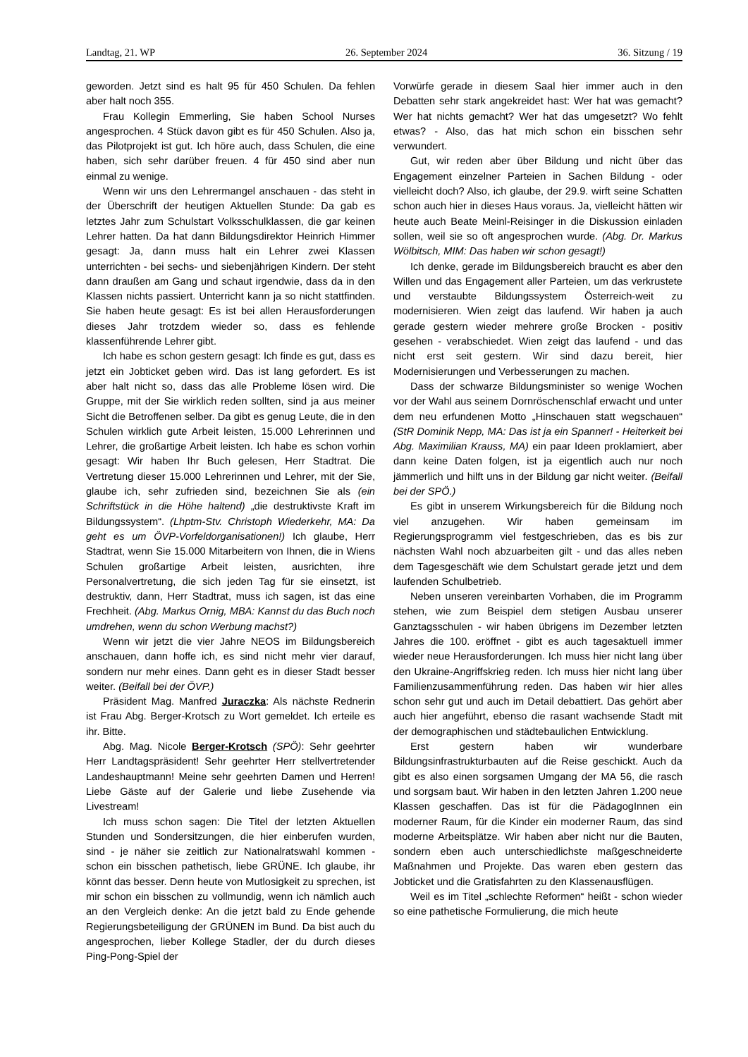Landtag, 21. WP 26. September 2024 36. Sitzung / 19
geworden. Jetzt sind es halt 95 für 450 Schulen. Da fehlen aber halt noch 355.
Frau Kollegin Emmerling, Sie haben School Nurses angesprochen. 4 Stück davon gibt es für 450 Schulen. Also ja, das Pilotprojekt ist gut. Ich höre auch, dass Schulen, die eine haben, sich sehr darüber freuen. 4 für 450 sind aber nun einmal zu wenige.
Wenn wir uns den Lehrermangel anschauen - das steht in der Überschrift der heutigen Aktuellen Stunde: Da gab es letztes Jahr zum Schulstart Volksschulklassen, die gar keinen Lehrer hatten. Da hat dann Bildungsdirektor Heinrich Himmer gesagt: Ja, dann muss halt ein Lehrer zwei Klassen unterrichten - bei sechs- und siebenjährigen Kindern. Der steht dann draußen am Gang und schaut irgendwie, dass da in den Klassen nichts passiert. Unterricht kann ja so nicht stattfinden. Sie haben heute gesagt: Es ist bei allen Herausforderungen dieses Jahr trotzdem wieder so, dass es fehlende klassenführende Lehrer gibt.
Ich habe es schon gestern gesagt: Ich finde es gut, dass es jetzt ein Jobticket geben wird. Das ist lang gefordert. Es ist aber halt nicht so, dass das alle Probleme lösen wird. Die Gruppe, mit der Sie wirklich reden sollten, sind ja aus meiner Sicht die Betroffenen selber. Da gibt es genug Leute, die in den Schulen wirklich gute Arbeit leisten, 15.000 Lehrerinnen und Lehrer, die großartige Arbeit leisten. Ich habe es schon vorhin gesagt: Wir haben Ihr Buch gelesen, Herr Stadtrat. Die Vertretung dieser 15.000 Lehrerinnen und Lehrer, mit der Sie, glaube ich, sehr zufrieden sind, bezeichnen Sie als (ein Schriftstück in die Höhe haltend) „die destruktivste Kraft im Bildungssystem“. (Lhptm-Stv. Christoph Wiederkehr, MA: Da geht es um ÖVP-Vorfeldorganisationen!) Ich glaube, Herr Stadtrat, wenn Sie 15.000 Mitarbeitern von Ihnen, die in Wiens Schulen großartige Arbeit leisten, ausrichten, ihre Personalvertretung, die sich jeden Tag für sie einsetzt, ist destruktiv, dann, Herr Stadtrat, muss ich sagen, ist das eine Frechheit. (Abg. Markus Ornig, MBA: Kannst du das Buch noch umdrehen, wenn du schon Werbung machst?)
Wenn wir jetzt die vier Jahre NEOS im Bildungsbereich anschauen, dann hoffe ich, es sind nicht mehr vier darauf, sondern nur mehr eines. Dann geht es in dieser Stadt besser weiter. (Beifall bei der ÖVP.)
Präsident Mag. Manfred Juraczka: Als nächste Rednerin ist Frau Abg. Berger-Krotsch zu Wort gemeldet. Ich erteile es ihr. Bitte.
Abg. Mag. Nicole Berger-Krotsch (SPÖ): Sehr geehrter Herr Landtagspräsident! Sehr geehrter Herr stellvertretender Landeshauptmann! Meine sehr geehrten Damen und Herren! Liebe Gäste auf der Galerie und liebe Zusehende via Livestream!
Ich muss schon sagen: Die Titel der letzten Aktuellen Stunden und Sondersitzungen, die hier einberufen wurden, sind - je näher sie zeitlich zur Nationalratswahl kommen - schon ein bisschen pathetisch, liebe GRÜNE. Ich glaube, ihr könnt das besser. Denn heute von Mutlosigkeit zu sprechen, ist mir schon ein bisschen zu vollmundig, wenn ich nämlich auch an den Vergleich denke: An die jetzt bald zu Ende gehende Regierungsbeteiligung der GRÜNEN im Bund. Da bist auch du angesprochen, lieber Kollege Stadler, der du durch dieses Ping-Pong-Spiel der
Vorwürfe gerade in diesem Saal hier immer auch in den Debatten sehr stark angekreidet hast: Wer hat was gemacht? Wer hat nichts gemacht? Wer hat das umgesetzt? Wo fehlt etwas? - Also, das hat mich schon ein bisschen sehr verwundert.
Gut, wir reden aber über Bildung und nicht über das Engagement einzelner Parteien in Sachen Bildung - oder vielleicht doch? Also, ich glaube, der 29.9. wirft seine Schatten schon auch hier in dieses Haus voraus. Ja, vielleicht hätten wir heute auch Beate Meinl-Reisinger in die Diskussion einladen sollen, weil sie so oft angesprochen wurde. (Abg. Dr. Markus Wölbitsch, MIM: Das haben wir schon gesagt!)
Ich denke, gerade im Bildungsbereich braucht es aber den Willen und das Engagement aller Parteien, um das verkrustete und verstaubte Bildungssystem Österreich-weit zu modernisieren. Wien zeigt das laufend. Wir haben ja auch gerade gestern wieder mehrere große Brocken - positiv gesehen - verabschiedet. Wien zeigt das laufend - und das nicht erst seit gestern. Wir sind dazu bereit, hier Modernisierungen und Verbesserungen zu machen.
Dass der schwarze Bildungsminister so wenige Wochen vor der Wahl aus seinem Dornröschenschlaf erwacht und unter dem neu erfundenen Motto „Hinschauen statt wegschauen“ (StR Dominik Nepp, MA: Das ist ja ein Spanner! - Heiterkeit bei Abg. Maximilian Krauss, MA) ein paar Ideen proklamiert, aber dann keine Daten folgen, ist ja eigentlich auch nur noch jämmerlich und hilft uns in der Bildung gar nicht weiter. (Beifall bei der SPÖ.)
Es gibt in unserem Wirkungsbereich für die Bildung noch viel anzugehen. Wir haben gemeinsam im Regierungsprogramm viel festgeschrieben, das es bis zur nächsten Wahl noch abzuarbeiten gilt - und das alles neben dem Tagesgeschäft wie dem Schulstart gerade jetzt und dem laufenden Schulbetrieb.
Neben unseren vereinbarten Vorhaben, die im Programm stehen, wie zum Beispiel dem stetigen Ausbau unserer Ganztagsschulen - wir haben übrigens im Dezember letzten Jahres die 100. eröffnet - gibt es auch tagesaktuell immer wieder neue Herausforderungen. Ich muss hier nicht lang über den Ukraine-Angriffskrieg reden. Ich muss hier nicht lang über Familienzusammenführung reden. Das haben wir hier alles schon sehr gut und auch im Detail debattiert. Das gehört aber auch hier angeführt, ebenso die rasant wachsende Stadt mit der demographischen und städtebaulichen Entwicklung.
Erst gestern haben wir wunderbare Bildungsinfrastrukturbauten auf die Reise geschickt. Auch da gibt es also einen sorgsamen Umgang der MA 56, die rasch und sorgsam baut. Wir haben in den letzten Jahren 1.200 neue Klassen geschaffen. Das ist für die PädagogInnen ein moderner Raum, für die Kinder ein moderner Raum, das sind moderne Arbeitsplätze. Wir haben aber nicht nur die Bauten, sondern eben auch unterschiedlichste maßgeschneiderte Maßnahmen und Projekte. Das waren eben gestern das Jobticket und die Gratisfahrten zu den Klassenausflügen.
Weil es im Titel „schlechte Reformen“ heißt - schon wieder so eine pathetische Formulierung, die mich heute